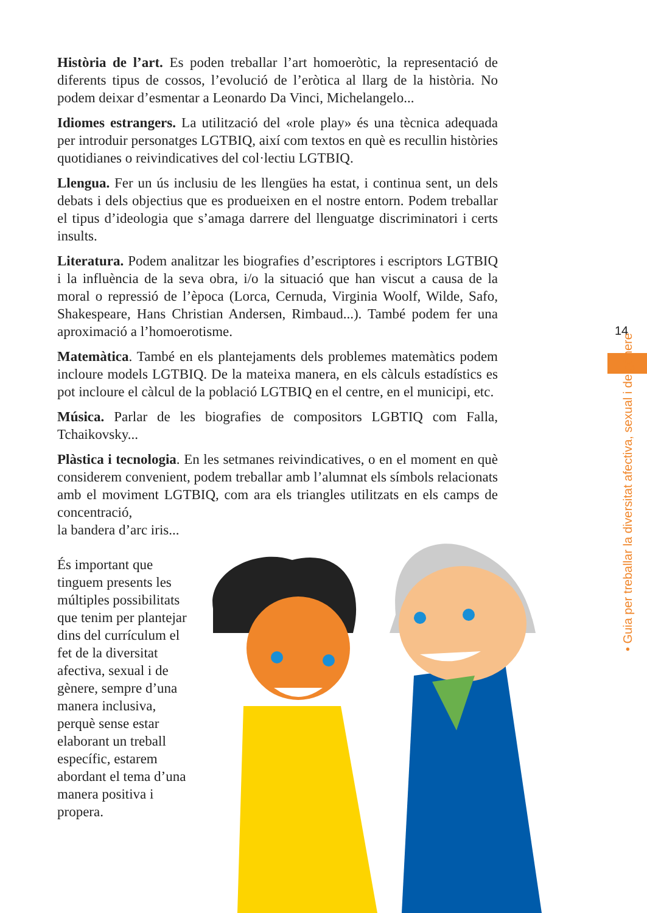Història de l’art. Es poden treballar l’art homoeròtic, la representació de diferents tipus de cossos, l’evolució de l’eròtica al llarg de la història. No podem deixar d’esmentar a Leonardo Da Vinci, Michelangelo...
Idiomes estrangers. La utilització del «role play» és una tècnica adequada per introduir personatges LGTBIQ, així com textos en què es recullin històries quotidianes o reivindicatives del col·lectiu LGTBIQ.
Llengua. Fer un ús inclusiu de les llengües ha estat, i continua sent, un dels debats i dels objectius que es produeixen en el nostre entorn. Podem treballar el tipus d’ideologia que s’amaga darrere del llenguatge discriminatori i certs insults.
Literatura. Podem analitzar les biografies d’escriptores i escriptors LGTBIQ i la influència de la seva obra, i/o la situació que han viscut a causa de la moral o repressió de l’època (Lorca, Cernuda, Virginia Woolf, Wilde, Safo, Shakespeare, Hans Christian Andersen, Rimbaud...). També podem fer una aproximació a l’homoerotisme.
Matemàtica. També en els plantejaments dels problemes matemàtics podem incloure models LGTBIQ. De la mateixa manera, en els càlculs estadístics es pot incloure el càlcul de la població LGTBIQ en el centre, en el municipi, etc.
Música. Parlar de les biografies de compositors LGBTIQ com Falla, Tchaikovsky...
Plàstica i tecnologia. En les setmanes reivindicatives, o en el moment en què considerem convenient, podem treballar amb l’alumnat els símbols relacionats amb el moviment LGTBIQ, com ara els triangles utilitzats en els camps de concentració,
la bandera d’arc iris...
És important que tinguem presents les múltiples possibilitats que tenim per plantejar dins del currículum el fet de la diversitat afectiva, sexual i de gènere, sempre d’una manera inclusiva, perquè sense estar elaborant un treball específic, estarem abordant el tema d’una manera positiva i propera.
14
• Guia per treballar la diversitat afectiva, sexual i de gènere